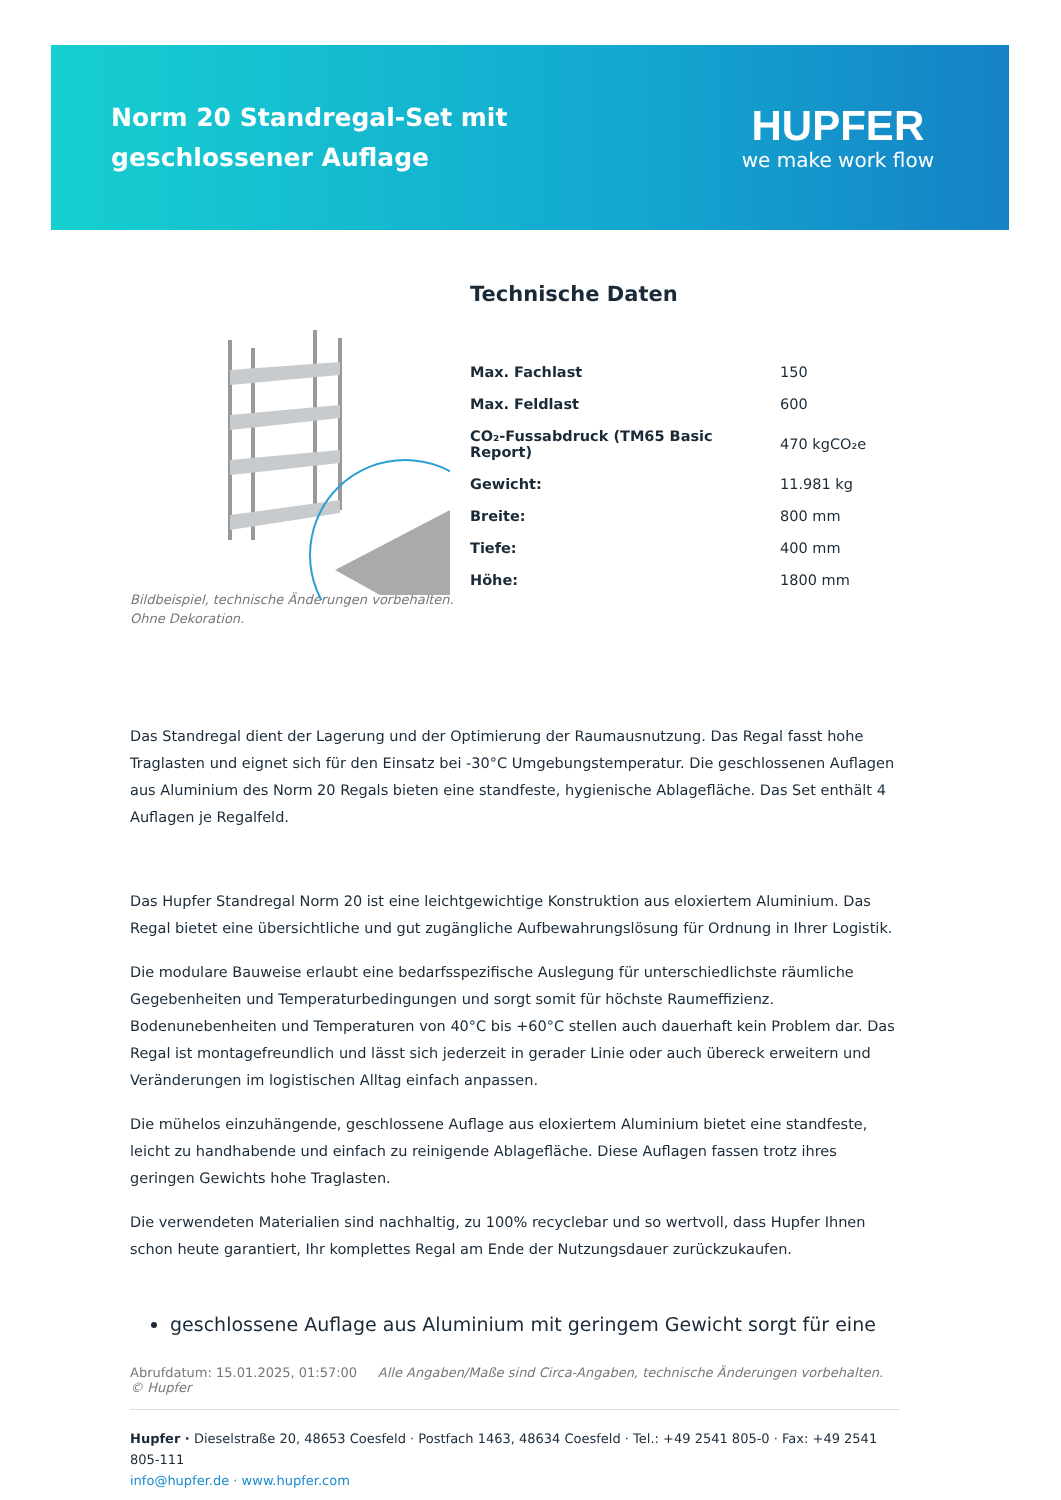Norm 20 Standregal-Set mit geschlossener Auflage
HUPFER
we make work flow
Technische Daten
| Max. Fachlast | 150 |
| Max. Feldlast | 600 |
| CO₂-Fussabdruck (TM65 Basic Report) | 470 kgCO₂e |
| Gewicht: | 11.981 kg |
| Breite: | 800 mm |
| Tiefe: | 400 mm |
| Höhe: | 1800 mm |
Bildbeispiel, technische Änderungen vorbehalten.
Ohne Dekoration.
Das Standregal dient der Lagerung und der Optimierung der Raumausnutzung. Das Regal fasst hohe Traglasten und eignet sich für den Einsatz bei -30°C Umgebungstemperatur. Die geschlossenen Auflagen aus Aluminium des Norm 20 Regals bieten eine standfeste, hygienische Ablagefläche. Das Set enthält 4 Auflagen je Regalfeld.
Das Hupfer Standregal Norm 20 ist eine leichtgewichtige Konstruktion aus eloxiertem Aluminium. Das Regal bietet eine übersichtliche und gut zugängliche Aufbewahrungslösung für Ordnung in Ihrer Logistik.
Die modulare Bauweise erlaubt eine bedarfsspezifische Auslegung für unterschiedlichste räumliche Gegebenheiten und Temperaturbedingungen und sorgt somit für höchste Raumeffizienz. Bodenunebenheiten und Temperaturen von 40°C bis +60°C stellen auch dauerhaft kein Problem dar. Das Regal ist montagefreundlich und lässt sich jederzeit in gerader Linie oder auch übereck erweitern und Veränderungen im logistischen Alltag einfach anpassen.
Die mühelos einzuhängende, geschlossene Auflage aus eloxiertem Aluminium bietet eine standfeste, leicht zu handhabende und einfach zu reinigende Ablagefläche. Diese Auflagen fassen trotz ihres geringen Gewichts hohe Traglasten.
Die verwendeten Materialien sind nachhaltig, zu 100% recyclebar und so wertvoll, dass Hupfer Ihnen schon heute garantiert, Ihr komplettes Regal am Ende der Nutzungsdauer zurückzukaufen.
geschlossene Auflage aus Aluminium mit geringem Gewicht sorgt für eine
Abrufdatum: 15.01.2025, 01:57:00 Alle Angaben/Maße sind Circa-Angaben, technische Änderungen vorbehalten. © Hupfer
Hupfer · Dieselstraße 20, 48653 Coesfeld · Postfach 1463, 48634 Coesfeld · Tel.: +49 2541 805-0 · Fax: +49 2541 805-111
info@hupfer.de · www.hupfer.com